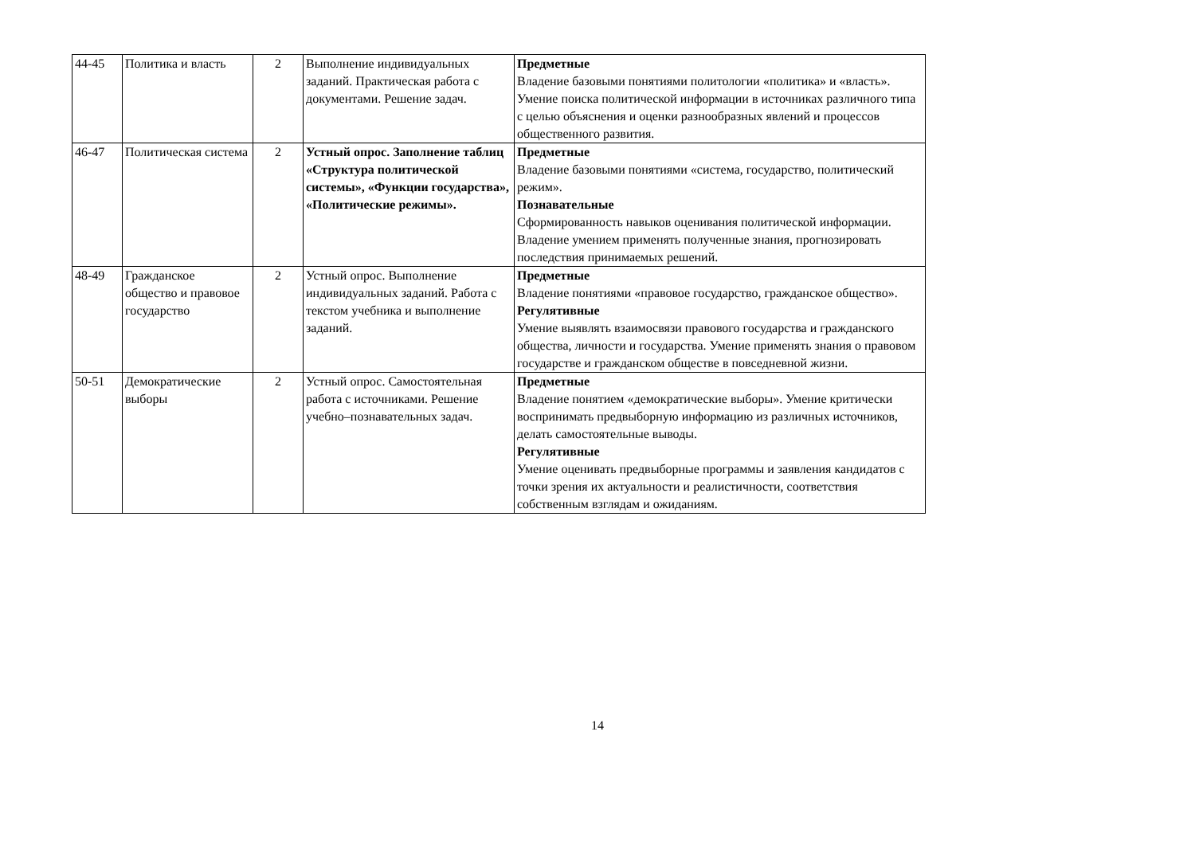| 44-45 | Политика и власть | 2 | Выполнение индивидуальных заданий. Практическая работа с документами. Решение задач. | Предметные Владение базовыми понятиями политологии «политика» и «власть». Умение поиска политической информации в источниках различного типа с целью объяснения и оценки разнообразных явлений и процессов общественного развития. |
| 46-47 | Политическая система | 2 | Устный опрос. Заполнение таблиц «Структура политической системы», «Функции государства», «Политические режимы». | Предметные Владение базовыми понятиями «система, государство, политический режим». Познавательные Сформированность навыков оценивания политической информации. Владение умением применять полученные знания, прогнозировать последствия принимаемых решений. |
| 48-49 | Гражданское общество и правовое государство | 2 | Устный опрос. Выполнение индивидуальных заданий. Работа с текстом учебника и выполнение заданий. | Предметные Владение понятиями «правовое государство, гражданское общество». Регулятивные Умение выявлять взаимосвязи правового государства и гражданского общества, личности и государства. Умение применять знания о правовом государстве и гражданском обществе в повседневной жизни. |
| 50-51 | Демократические выборы | 2 | Устный опрос. Самостоятельная работа с источниками. Решение учебно–познавательных задач. | Предметные Владение понятием «демократические выборы». Умение критически воспринимать предвыборную информацию из различных источников, делать самостоятельные выводы. Регулятивные Умение оценивать предвыборные программы и заявления кандидатов с точки зрения их актуальности и реалистичности, соответствия собственным взглядам и ожиданиям. |
14